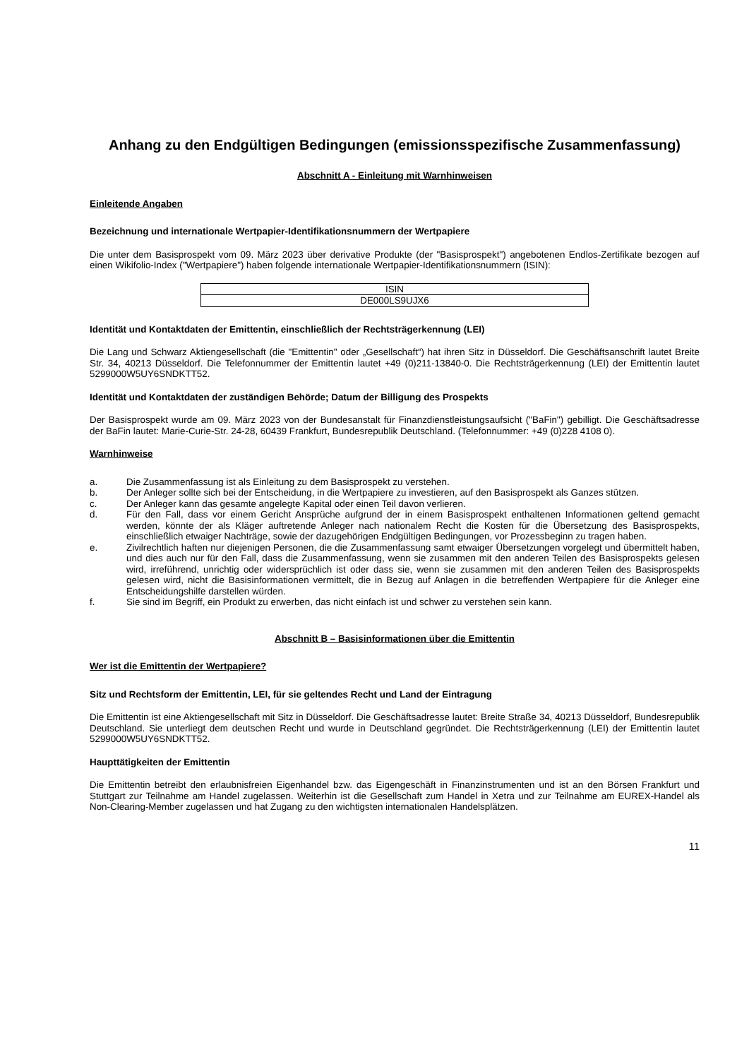Anhang zu den Endgültigen Bedingungen (emissionsspezifische Zusammenfassung)
Abschnitt A - Einleitung mit Warnhinweisen
Einleitende Angaben
Bezeichnung und internationale Wertpapier-Identifikationsnummern der Wertpapiere
Die unter dem Basisprospekt vom 09. März 2023 über derivative Produkte (der "Basisprospekt") angebotenen Endlos-Zertifikate bezogen auf einen Wikifolio-Index ("Wertpapiere") haben folgende internationale Wertpapier-Identifikationsnummern (ISIN):
| ISIN |
| DE000LS9UJX6 |
Identität und Kontaktdaten der Emittentin, einschließlich der Rechtsträgerkennung (LEI)
Die Lang und Schwarz Aktiengesellschaft (die "Emittentin" oder „Gesellschaft“) hat ihren Sitz in Düsseldorf. Die Geschäftsanschrift lautet Breite Str. 34, 40213 Düsseldorf. Die Telefonnummer der Emittentin lautet +49 (0)211-13840-0. Die Rechtsträgerkennung (LEI) der Emittentin lautet 5299000W5UY6SNDKTT52.
Identität und Kontaktdaten der zuständigen Behörde; Datum der Billigung des Prospekts
Der Basisprospekt wurde am 09. März 2023 von der Bundesanstalt für Finanzdienstleistungsaufsicht ("BaFin") gebilligt. Die Geschäftsadresse der BaFin lautet: Marie-Curie-Str. 24-28, 60439 Frankfurt, Bundesrepublik Deutschland. (Telefonnummer: +49 (0)228 4108 0).
Warnhinweise
a. Die Zusammenfassung ist als Einleitung zu dem Basisprospekt zu verstehen.
b. Der Anleger sollte sich bei der Entscheidung, in die Wertpapiere zu investieren, auf den Basisprospekt als Ganzes stützen.
c. Der Anleger kann das gesamte angelegte Kapital oder einen Teil davon verlieren.
d. Für den Fall, dass vor einem Gericht Ansprüche aufgrund der in einem Basisprospekt enthaltenen Informationen geltend gemacht werden, könnte der als Kläger auftretende Anleger nach nationalem Recht die Kosten für die Übersetzung des Basisprospekts, einschließlich etwaiger Nachträge, sowie der dazugehörigen Endgültigen Bedingungen, vor Prozessbeginn zu tragen haben.
e. Zivilrechtlich haften nur diejenigen Personen, die die Zusammenfassung samt etwaiger Übersetzungen vorgelegt und übermittelt haben, und dies auch nur für den Fall, dass die Zusammenfassung, wenn sie zusammen mit den anderen Teilen des Basisprospekts gelesen wird, irreführend, unrichtig oder widersprüchlich ist oder dass sie, wenn sie zusammen mit den anderen Teilen des Basisprospekts gelesen wird, nicht die Basisinformationen vermittelt, die in Bezug auf Anlagen in die betreffenden Wertpapiere für die Anleger eine Entscheidungshilfe darstellen würden.
f. Sie sind im Begriff, ein Produkt zu erwerben, das nicht einfach ist und schwer zu verstehen sein kann.
Abschnitt B – Basisinformationen über die Emittentin
Wer ist die Emittentin der Wertpapiere?
Sitz und Rechtsform der Emittentin, LEI, für sie geltendes Recht und Land der Eintragung
Die Emittentin ist eine Aktiengesellschaft mit Sitz in Düsseldorf. Die Geschäftsadresse lautet: Breite Straße 34, 40213 Düsseldorf, Bundesrepublik Deutschland. Sie unterliegt dem deutschen Recht und wurde in Deutschland gegründet. Die Rechtsträgerkennung (LEI) der Emittentin lautet 5299000W5UY6SNDKTT52.
Haupttätigkeiten der Emittentin
Die Emittentin betreibt den erlaubnisfreien Eigenhandel bzw. das Eigengeschäft in Finanzinstrumenten und ist an den Börsen Frankfurt und Stuttgart zur Teilnahme am Handel zugelassen. Weiterhin ist die Gesellschaft zum Handel in Xetra und zur Teilnahme am EUREX-Handel als Non-Clearing-Member zugelassen und hat Zugang zu den wichtigsten internationalen Handelsplätzen.
11